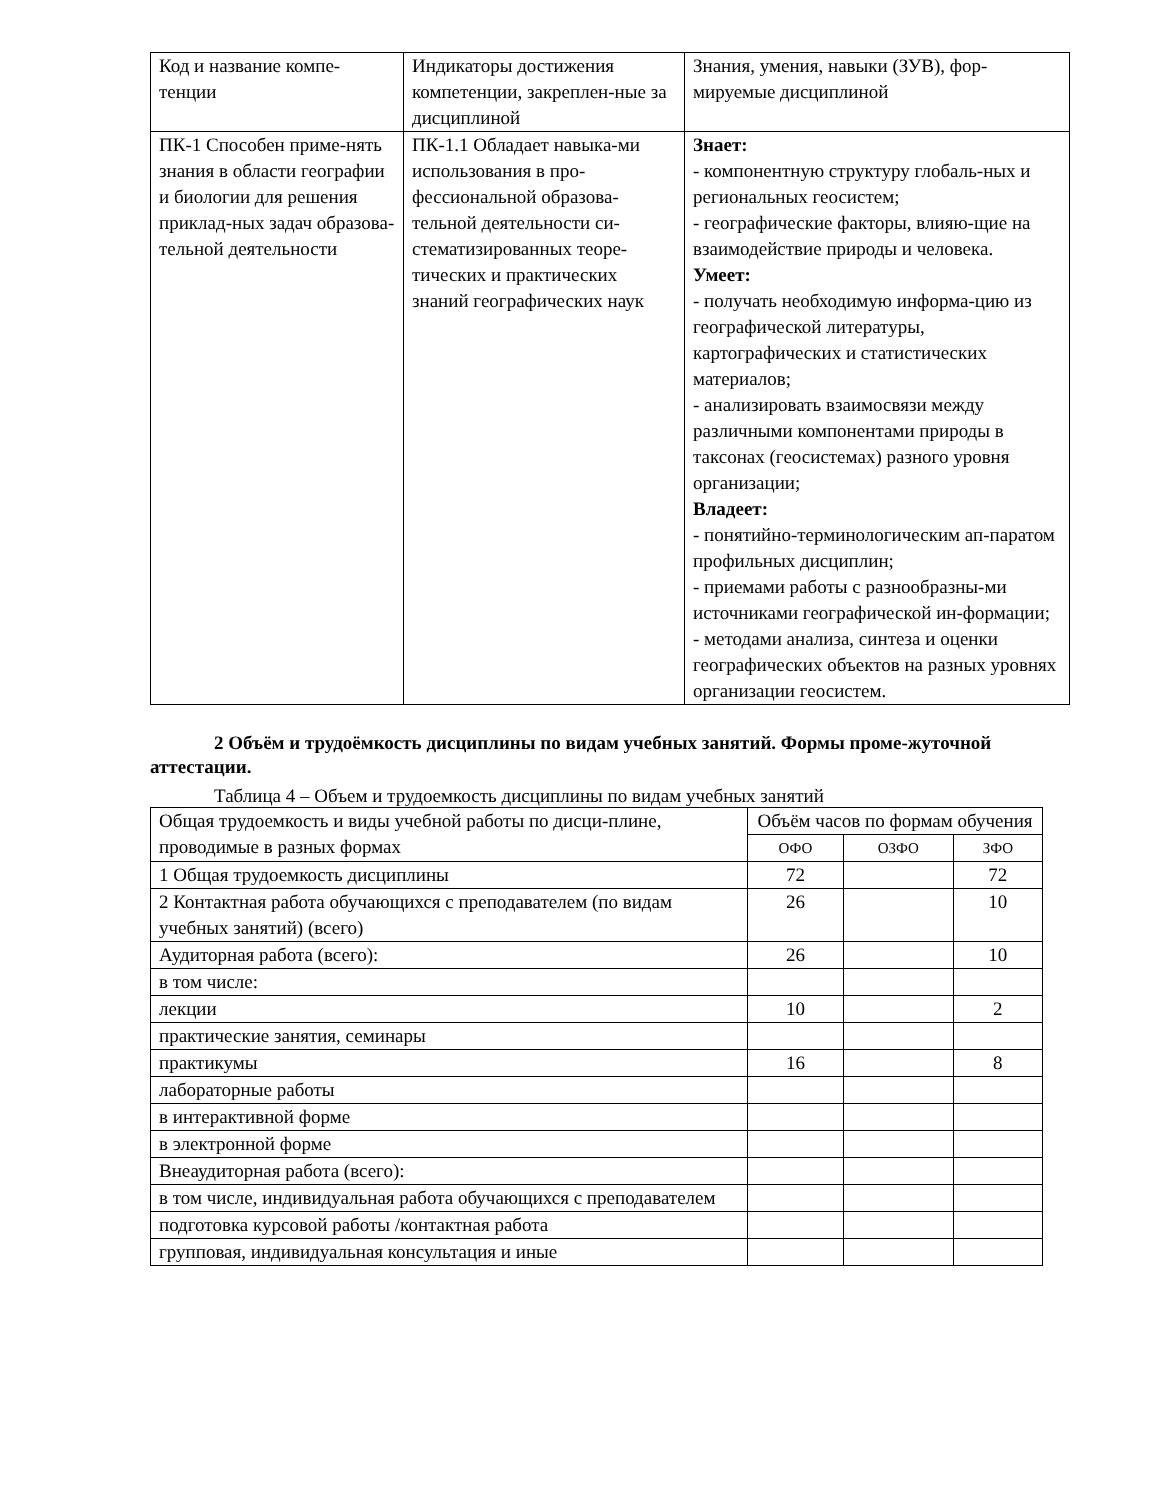| Код и название компе-тенции | Индикаторы достижения компетенции, закреплен-ные за дисциплиной | Знания, умения, навыки (ЗУВ), фор-мируемые дисциплиной |
| --- | --- | --- |
| ПК-1 Способен приме-нять знания в области географии и биологии для решения приклад-ных задач образова-тельной деятельности | ПК-1.1 Обладает навыка-ми использования в про-фессиональной образова-тельной деятельности си-стематизированных теоре-тических и практических знаний географических наук | Знает: - компонентную структуру глобаль-ных и региональных геосистем; - географические факторы, влияю-щие на взаимодействие природы и человека. Умеет: - получать необходимую информа-цию из географической литературы, картографических и статистических материалов; - анализировать взаимосвязи между различными компонентами природы в таксонах (геосистемах) разного уровня организации; Владеет: - понятийно-терминологическим ап-паратом профильных дисциплин; - приемами работы с разнообразны-ми источниками географической ин-формации; - методами анализа, синтеза и оценки географических объектов на разных уровнях организации геосистем. |
2 Объём и трудоёмкость дисциплины по видам учебных занятий. Формы проме-жуточной аттестации.
Таблица 4 – Объем и трудоемкость дисциплины по видам учебных занятий
| Общая трудоемкость и виды учебной работы по дисци-плине, проводимые в разных формах | Объём часов по формам обучения | | |
| --- | --- | --- | --- |
| | ОФО | ОЗФО | ЗФО |
| 1 Общая трудоемкость дисциплины | 72 | | 72 |
| 2 Контактная работа обучающихся с преподавателем (по видам учебных занятий) (всего) | 26 | | 10 |
| Аудиторная работа (всего): | 26 | | 10 |
| в том числе: | | | |
| лекции | 10 | | 2 |
| практические занятия, семинары | | | |
| практикумы | 16 | | 8 |
| лабораторные работы | | | |
| в интерактивной форме | | | |
| в электронной форме | | | |
| Внеаудиторная работа (всего): | | | |
| в том числе, индивидуальная работа обучающихся с преподавателем | | | |
| подготовка курсовой работы /контактная работа | | | |
| групповая, индивидуальная консультация и иные | | | |